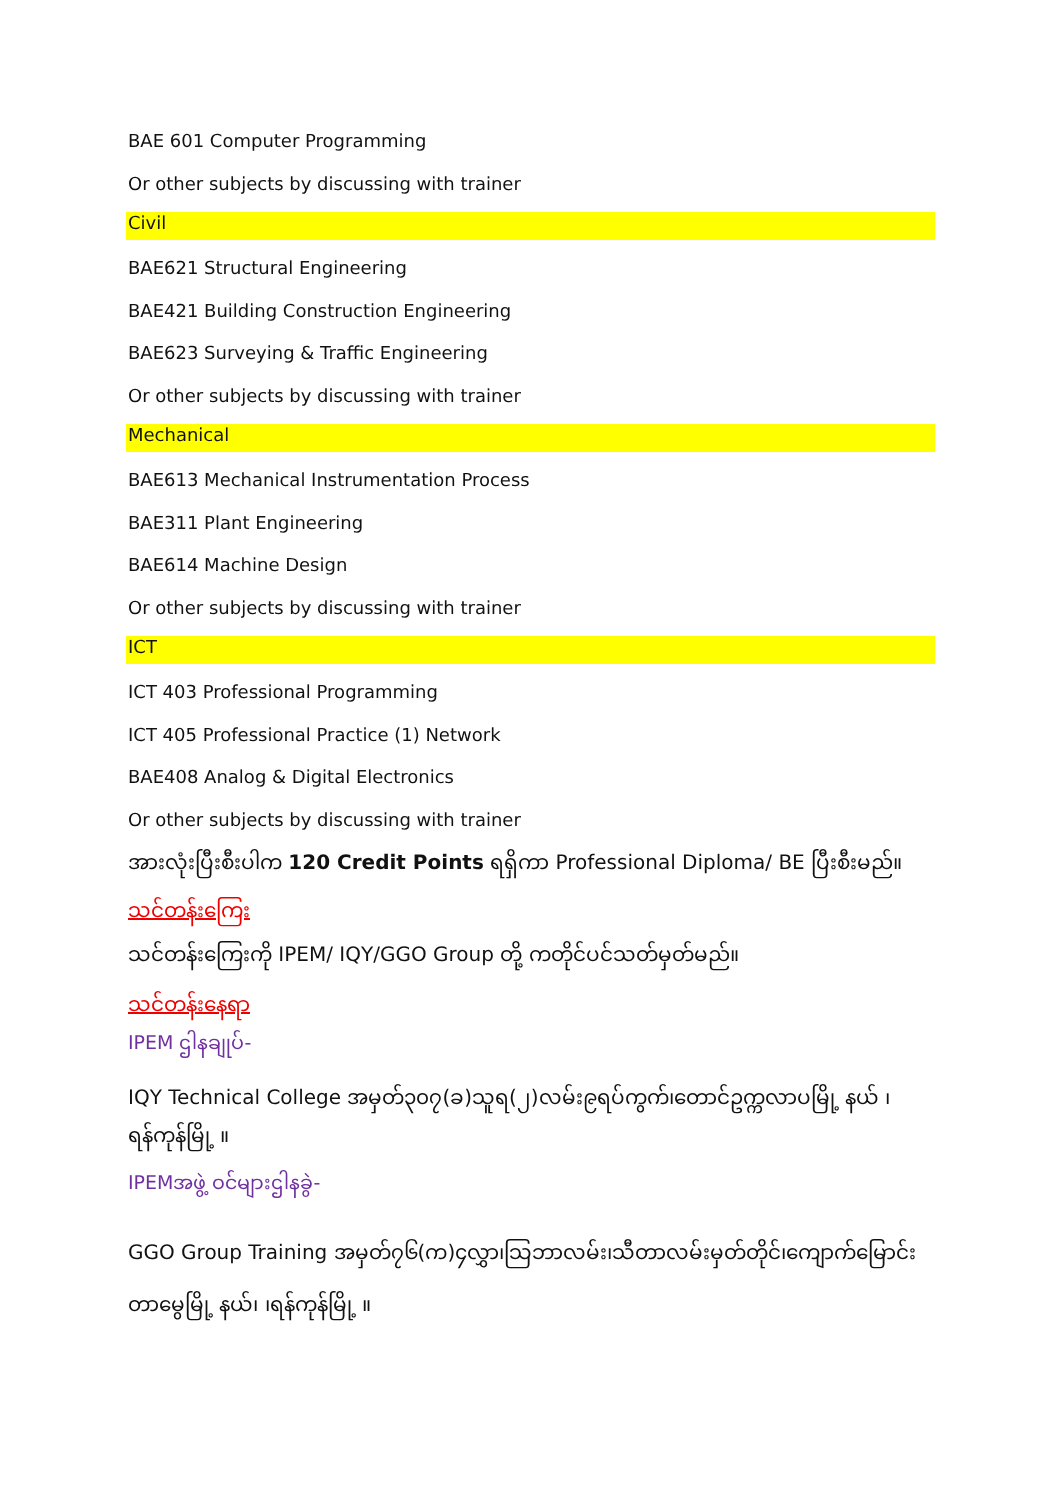BAE 601 Computer Programming
Or other subjects by discussing with trainer
Civil
BAE621 Structural Engineering
BAE421 Building Construction Engineering
BAE623 Surveying & Traffic Engineering
Or other subjects by discussing with trainer
Mechanical
BAE613 Mechanical Instrumentation Process
BAE311 Plant Engineering
BAE614 Machine Design
Or other subjects by discussing with trainer
ICT
ICT 403 Professional Programming
ICT 405 Professional Practice (1) Network
BAE408 Analog & Digital Electronics
Or other subjects by discussing with trainer
အားလုံးပြီးစီးပါက 120 Credit Points ရရှိကာ Professional Diploma/ BE ပြီးစီးမည်။
သင်တန်းကြေး
သင်တန်းကြေးကို IPEM/ IQY/GGO Group တို့ ကတိုင်ပင်သတ်မှတ်မည်။
သင်တန်းနေရာ
IPEM ဌါနချုပ်-
IQY Technical College အမှတ်၃၀၇(ခ)သူရ(၂)လမ်း၉ရပ်ကွက်၊တောင်ဥက္ကလာပမြို့ နယ် ၊ရန်ကုန်မြို့ ။
IPEMအဖွဲ့ ဝင်များဌါနခွဲ-
GGO Group Training အမှတ်၇၆(က)၄လွှာ၊သြဘာလမ်း၊သီတာလမ်းမှတ်တိုင်၊ကျောက်မြောင်း တာမွေမြို့ နယ်၊ ၊ရန်ကုန်မြို့ ။